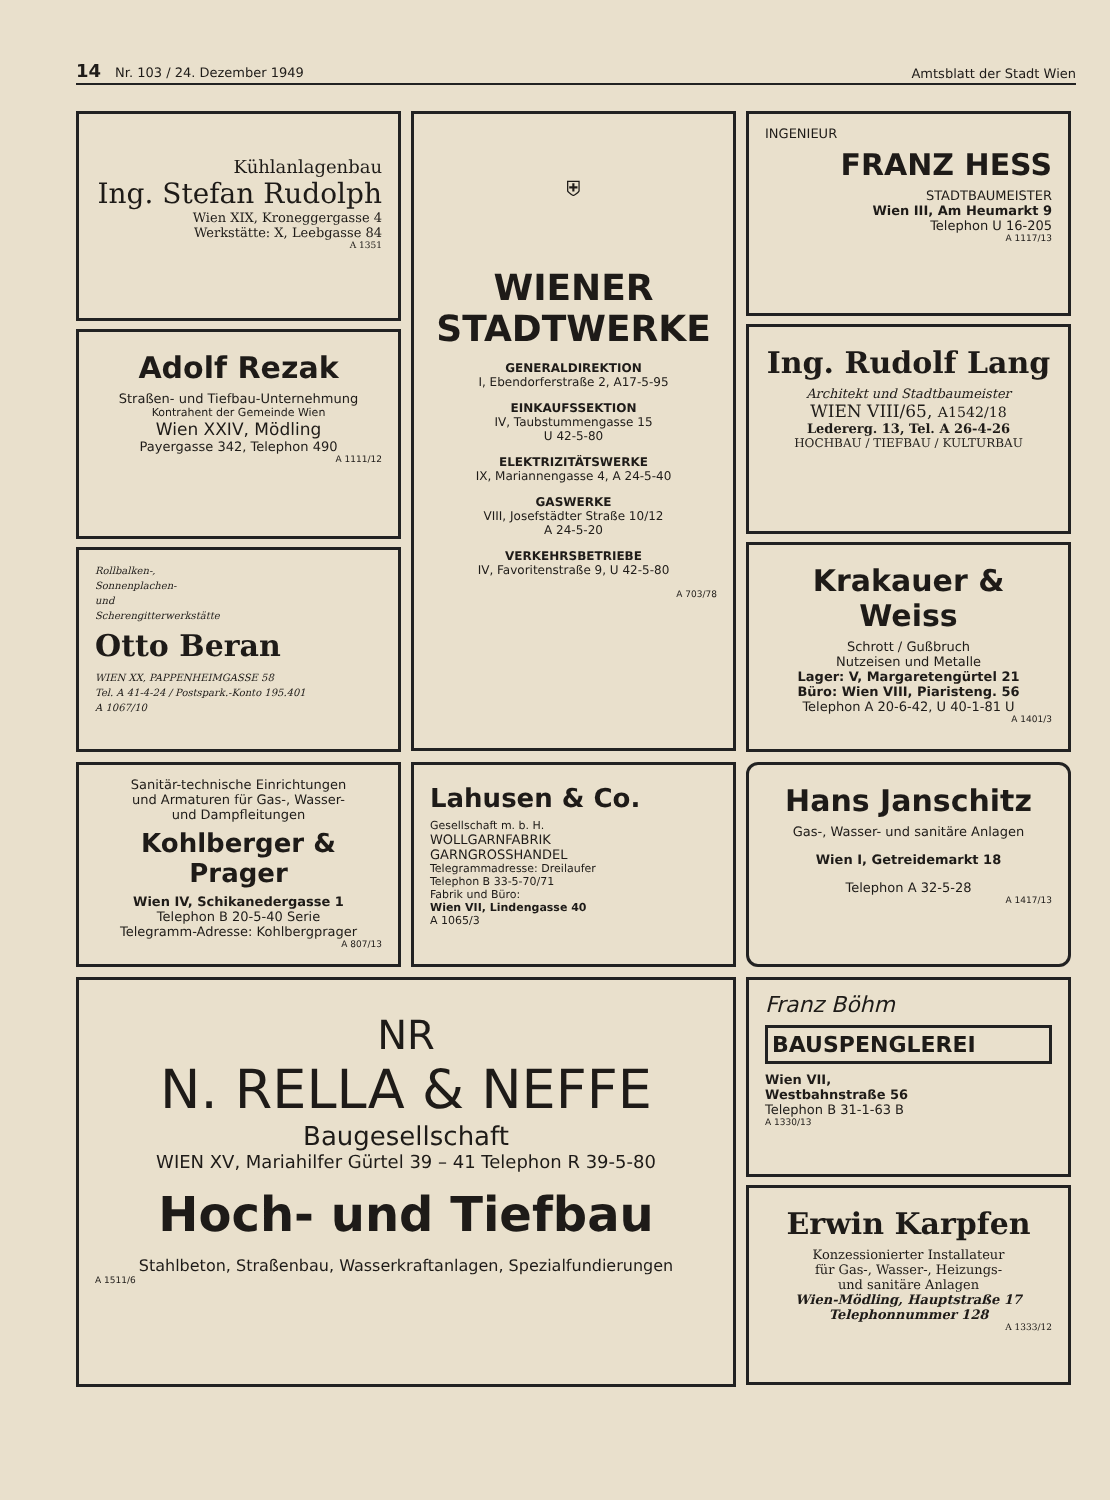14 Nr. 103 / 24. Dezember 1949 Amtsblatt der Stadt Wien
Kühlanlagenbau
Ing. Stefan Rudolph
Wien XIX, Kroneggergasse 4
Werkstätte: X, Leebgasse 84
A 1351
Adolf Rezak
Straßen- und Tiefbau-Unternehmung
Kontrahent der Gemeinde Wien
Wien XXIV, Mödling
Payergasse 342, Telephon 490
A 1111/12
Rollbalken-,
Sonnenplachen-
und
Scherengitterwerkstätte
Otto Beran
WIEN XX, PAPPENHEIMGASSE 58
Tel. A 41-4-24 / Postspark.-Konto 195.401
A 1067/10
⛨
WIENER
STADTWERKE
GENERALDIREKTION
I, Ebendorferstraße 2, A17-5-95
EINKAUFSSEKTION
IV, Taubstummengasse 15
U 42-5-80
ELEKTRIZITÄTSWERKE
IX, Mariannengasse 4, A 24-5-40
GASWERKE
VIII, Josefstädter Straße 10/12
A 24-5-20
VERKEHRSBETRIEBE
IV, Favoritenstraße 9, U 42-5-80
A 703/78
INGENIEUR
FRANZ HESS
STADTBAUMEISTER
Wien III, Am Heumarkt 9
Telephon U 16-205
A 1117/13
Ing. Rudolf Lang
Architekt und Stadtbaumeister
WIEN VIII/65, A1542/18
Ledererg. 13, Tel. A 26-4-26
HOCHBAU / TIEFBAU / KULTURBAU
Krakauer & Weiss
Schrott / Gußbruch
Nutzeisen und Metalle
Lager: V, Margaretengürtel 21
Büro: Wien VIII, Piaristeng. 56
Telephon A 20-6-42, U 40-1-81 U
A 1401/3
Sanitär-technische Einrichtungen
und Armaturen für Gas-, Wasser-
und Dampfleitungen
Kohlberger & Prager
Wien IV, Schikanedergasse 1
Telephon B 20-5-40 Serie
Telegramm-Adresse: Kohlbergprager
A 807/13
Lahusen & Co.
Gesellschaft m. b. H.
WOLLGARNFABRIK
GARNGROSSHANDEL
Telegrammadresse: Dreilaufer
Telephon B 33-5-70/71
Fabrik und Büro:
Wien VII, Lindengasse 40
A 1065/3
Hans Janschitz
Gas-, Wasser- und sanitäre Anlagen
Wien I, Getreidemarkt 18
Telephon A 32-5-28
A 1417/13
NR
N. RELLA & NEFFE
Baugesellschaft
WIEN XV, Mariahilfer Gürtel 39 – 41 Telephon R 39-5-80
Hoch- und Tiefbau
Stahlbeton, Straßenbau, Wasserkraftanlagen, Spezialfundierungen
A 1511/6
Franz Böhm
BAUSPENGLEREI
Wien VII,
Westbahnstraße 56
Telephon B 31-1-63 B
A 1330/13
Erwin Karpfen
Konzessionierter Installateur
für Gas-, Wasser-, Heizungs-
und sanitäre Anlagen
Wien-Mödling, Hauptstraße 17
Telephonnummer 128
A 1333/12